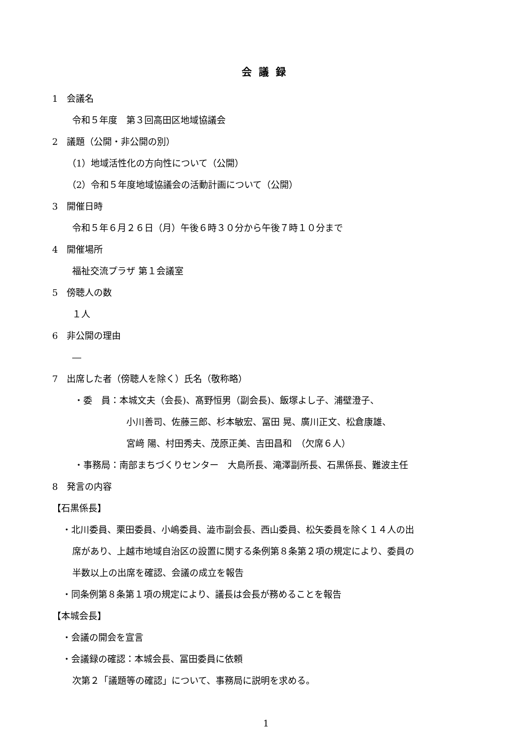会議録
1　会議名
令和５年度　第３回高田区地域協議会
2　議題（公開・非公開の別）
（1）地域活性化の方向性について（公開）
（2）令和５年度地域協議会の活動計画について（公開）
3　開催日時
令和５年６月２６日（月）午後６時３０分から午後７時１０分まで
4　開催場所
福祉交流プラザ 第１会議室
5　傍聴人の数
１人
6　非公開の理由
―
7　出席した者（傍聴人を除く）氏名（敬称略）
・委　員：本城文夫（会長)、髙野恒男（副会長)、飯塚よし子、浦壁澄子、
小川善司、佐藤三郎、杉本敏宏、冨田 晃、廣川正文、松倉康雄、
宮﨑 陽、村田秀夫、茂原正美、吉田昌和　（欠席６人）
・事務局：南部まちづくりセンター　大島所長、滝澤副所長、石黒係長、難波主任
8　発言の内容
【石黒係長】
・北川委員、栗田委員、小嶋委員、澁市副会長、西山委員、松矢委員を除く１４人の出
席があり、上越市地域自治区の設置に関する条例第８条第２項の規定により、委員の
半数以上の出席を確認、会議の成立を報告
・同条例第８条第１項の規定により、議長は会長が務めることを報告
【本城会長】
・会議の開会を宣言
・会議録の確認：本城会長、冨田委員に依頼
次第２「議題等の確認」について、事務局に説明を求める。
1